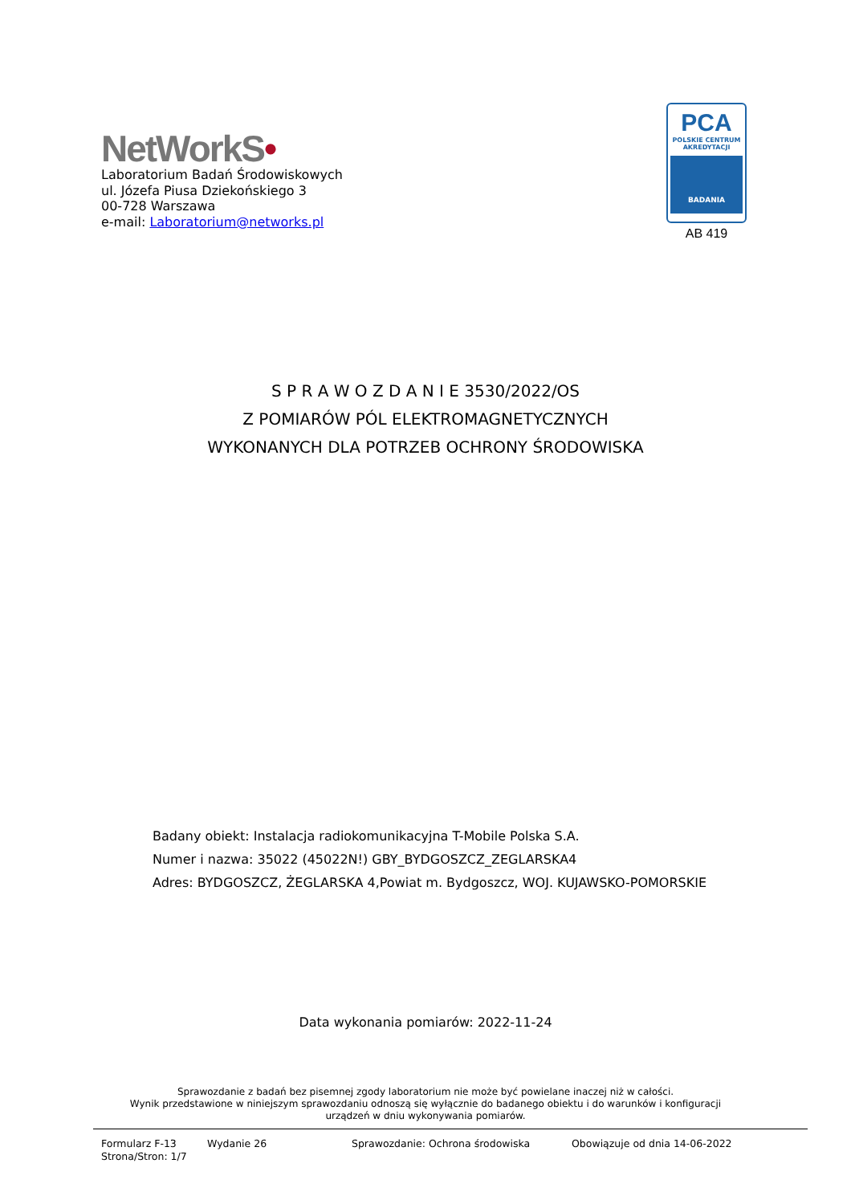NetWorkS•
Laboratorium Badań Środowiskowych
ul. Józefa Piusa Dziekońskiego 3
00-728 Warszawa
e-mail: Laboratorium@networks.pl
PCA
POLSKIE CENTRUM
AKREDYTACJI
BADANIA
AB 419
S P R A W O Z D A N I E 3530/2022/OS
Z POMIARÓW PÓL ELEKTROMAGNETYCZNYCH
WYKONANYCH DLA POTRZEB OCHRONY ŚRODOWISKA
Badany obiekt: Instalacja radiokomunikacyjna T-Mobile Polska S.A.
Numer i nazwa: 35022 (45022N!) GBY_BYDGOSZCZ_ZEGLARSKA4
Adres: BYDGOSZCZ, ŻEGLARSKA 4,Powiat m. Bydgoszcz, WOJ. KUJAWSKO-POMORSKIE
Data wykonania pomiarów: 2022-11-24
Sprawozdanie z badań bez pisemnej zgody laboratorium nie może być powielane inaczej niż w całości.
Wynik przedstawione w niniejszym sprawozdaniu odnoszą się wyłącznie do badanego obiektu i do warunków i konfiguracji
urządzeń w dniu wykonywania pomiarów.
Formularz F-13 Wydanie 26 Sprawozdanie: Ochrona środowiska Obowiązuje od dnia 14-06-2022
Strona/Stron: 1/7